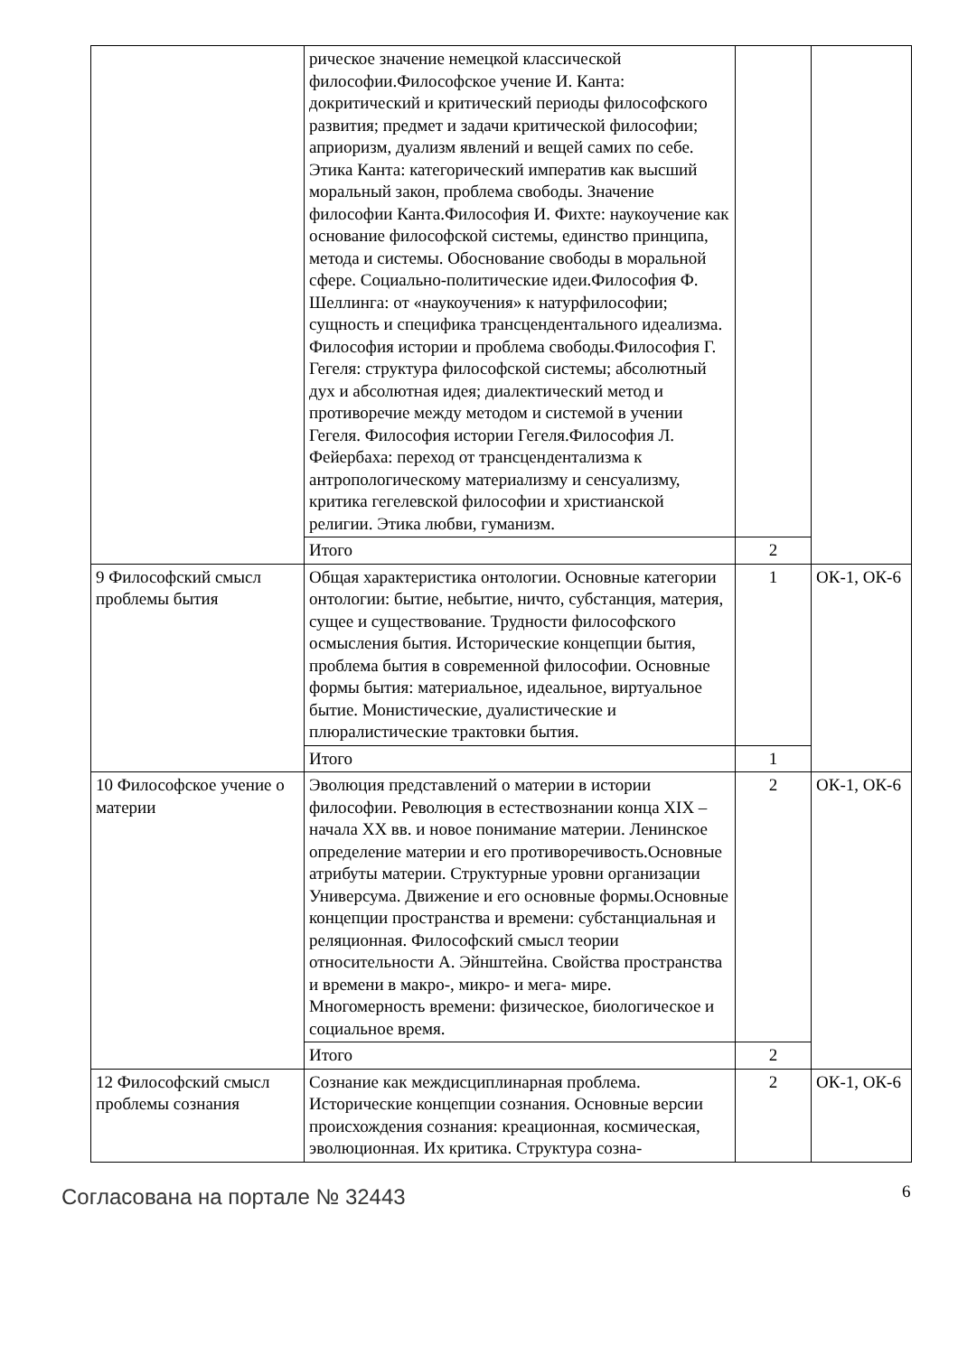| | рическое значение немецкой классической философии.Философское учение И. Канта: докритический и критический периоды философского развития; предмет и задачи критической философии; априоризм, дуализм явлений и вещей самих по себе. Этика Канта: категорический императив как высший моральный закон, проблема свободы. Значение философии Канта.Философия И. Фихте: наукоучение как основание философской системы, единство принципа, метода и системы. Обоснование свободы в моральной сфере. Социально-политические идеи.Философия Ф. Шеллинга: от «наукоучения» к натурфилософии; сущность и специфика трансцендентального идеализма. Философия истории и проблема свободы.Философия Г. Гегеля: структура философской системы; абсолютный дух и абсолютная идея; диалектический метод и противоречие между методом и системой в учении Гегеля. Философия истории Гегеля.Философия Л. Фейербаха: переход от трансцендентализма к антропологическому материализму и сенсуализму, критика гегелевской философии и христианской религии. Этика любви, гуманизм. | | |
| | Итого | 2 | |
| 9 Философский смысл проблемы бытия | Общая характеристика онтологии. Основные категории онтологии: бытие, небытие, ничто, субстанция, материя, сущее и существование. Трудности философского осмысления бытия. Исторические концепции бытия, проблема бытия в современной философии. Основные формы бытия: материальное, идеальное, виртуальное бытие. Монистические, дуалистические и плюралистические трактовки бытия. | 1 | ОК-1, ОК-6 |
| | Итого | 1 | |
| 10 Философское учение о материи | Эволюция представлений о материи в истории философии. Революция в естествознании конца XIX – начала XX вв. и новое понимание материи. Ленинское определение материи и его противоречивость.Основные атрибуты материи. Структурные уровни организации Универсума. Движение и его основные формы.Основные концепции пространства и времени: субстанциальная и реляционная. Философский смысл теории относительности А. Эйнштейна. Свойства пространства и времени в макро-, микро- и мега- мире. Многомерность времени: физическое, биологическое и социальное время. | 2 | ОК-1, ОК-6 |
| | Итого | 2 | |
| 12 Философский смысл проблемы сознания | Сознание как междисциплинарная проблема. Исторические концепции сознания. Основные версии происхождения сознания: креационная, космическая, эволюционная. Их критика. Структура созна- | 2 | ОК-1, ОК-6 |
Согласована на портале № 32443 6